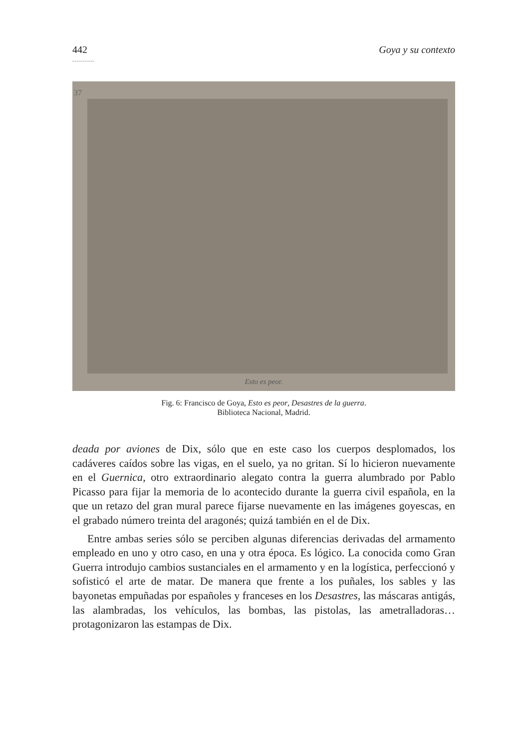442 Goya y su contexto
...........
37
Esto es peor.
Fig. 6: Francisco de Goya, Esto es peor, Desastres de la guerra.
Biblioteca Nacional, Madrid.
deada por aviones de Dix, sólo que en este caso los cuerpos desplomados, los cadáveres caídos sobre las vigas, en el suelo, ya no gritan. Sí lo hicieron nuevamente en el Guernica, otro extraordinario alegato contra la guerra alumbrado por Pablo Picasso para fijar la memoria de lo acontecido durante la guerra civil española, en la que un retazo del gran mural parece fijarse nuevamente en las imágenes goyescas, en el grabado número treinta del aragonés; quizá también en el de Dix.
Entre ambas series sólo se perciben algunas diferencias derivadas del armamento empleado en uno y otro caso, en una y otra época. Es lógico. La conocida como Gran Guerra introdujo cambios sustanciales en el armamento y en la logística, perfeccionó y sofisticó el arte de matar. De manera que frente a los puñales, los sables y las bayonetas empuñadas por españoles y franceses en los Desastres, las máscaras antigás, las alambradas, los vehículos, las bombas, las pistolas, las ametralladoras… protagonizaron las estampas de Dix.